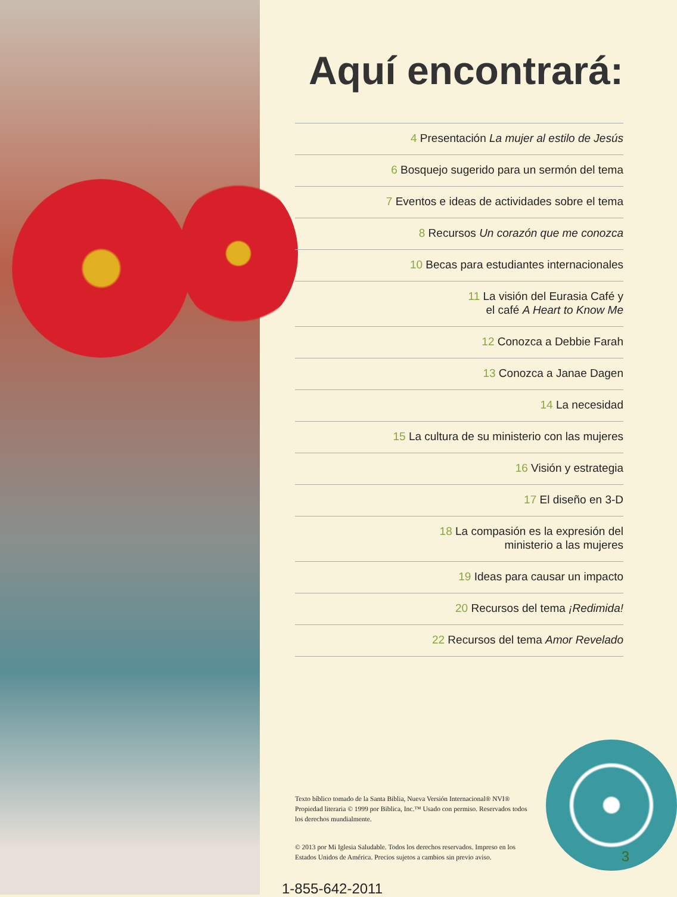Aquí encontrará:
4 Presentación La mujer al estilo de Jesús
6 Bosquejo sugerido para un sermón del tema
7 Eventos e ideas de actividades sobre el tema
8 Recursos Un corazón que me conozca
10 Becas para estudiantes internacionales
11 La visión del Eurasia Café y
el café A Heart to Know Me
12 Conozca a Debbie Farah
13 Conozca a Janae Dagen
14 La necesidad
15 La cultura de su ministerio con las mujeres
16 Visión y estrategia
17 El diseño en 3-D
18 La compasión es la expresión del
ministerio a las mujeres
19 Ideas para causar un impacto
20 Recursos del tema ¡Redimida!
22 Recursos del tema Amor Revelado
Texto bíblico tomado de la Santa Biblia, Nueva Versión Internacional® NVI® Propiedad literaria © 1999 por Biblica, Inc.™ Usado con permiso. Reservados todos los derechos mundialmente.
© 2013 por Mi Iglesia Saludable. Todos los derechos reservados. Impreso en los Estados Unidos de América. Precios sujetos a cambios sin previo aviso.
1-855-642-2011
3